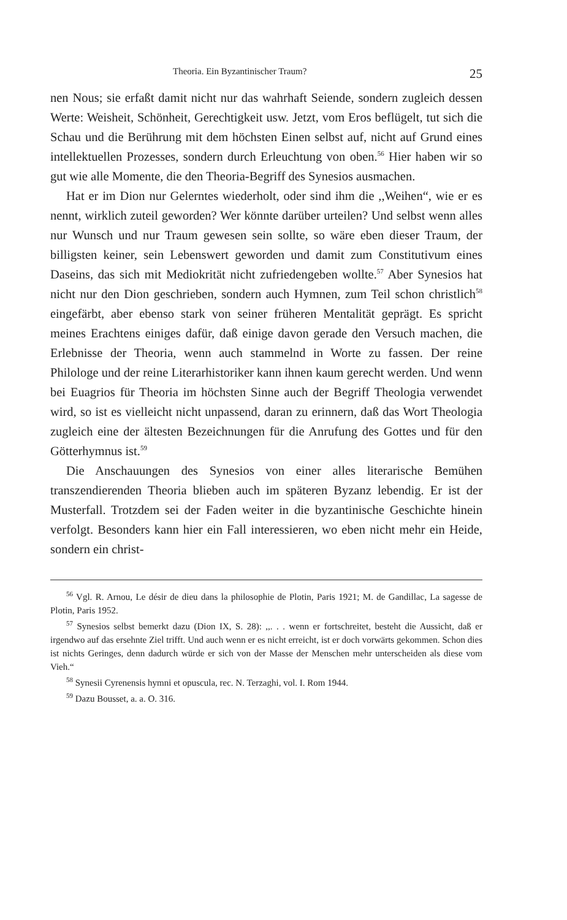Theoria. Ein Byzantinischer Traum? 25
nen Nous; sie erfaßt damit nicht nur das wahrhaft Seiende, sondern zugleich dessen Werte: Weisheit, Schönheit, Gerechtigkeit usw. Jetzt, vom Eros beflügelt, tut sich die Schau und die Berührung mit dem höchsten Einen selbst auf, nicht auf Grund eines intellektuellen Prozesses, sondern durch Erleuchtung von oben.<sup>56</sup> Hier haben wir so gut wie alle Momente, die den Theoria-Begriff des Synesios ausmachen.
Hat er im Dion nur Gelerntes wiederholt, oder sind ihm die ,,Weihen“, wie er es nennt, wirklich zuteil geworden? Wer könnte darüber urteilen? Und selbst wenn alles nur Wunsch und nur Traum gewesen sein sollte, so wäre eben dieser Traum, der billigsten keiner, sein Lebenswert geworden und damit zum Constitutivum eines Daseins, das sich mit Mediokrität nicht zufriedengeben wollte.<sup>57</sup> Aber Synesios hat nicht nur den Dion geschrieben, sondern auch Hymnen, zum Teil schon christlich<sup>58</sup> eingefärbt, aber ebenso stark von seiner früheren Mentalität geprägt. Es spricht meines Erachtens einiges dafür, daß einige davon gerade den Versuch machen, die Erlebnisse der Theoria, wenn auch stammelnd in Worte zu fassen. Der reine Philologe und der reine Literarhistoriker kann ihnen kaum gerecht werden. Und wenn bei Euagrios für Theoria im höchsten Sinne auch der Begriff Theologia verwendet wird, so ist es vielleicht nicht unpassend, daran zu erinnern, daß das Wort Theologia zugleich eine der ältesten Bezeichnungen für die Anrufung des Gottes und für den Götterhymnus ist.<sup>59</sup>
Die Anschauungen des Synesios von einer alles literarische Bemühen transzendierenden Theoria blieben auch im späteren Byzanz lebendig. Er ist der Musterfall. Trotzdem sei der Faden weiter in die byzantinische Geschichte hinein verfolgt. Besonders kann hier ein Fall interessieren, wo eben nicht mehr ein Heide, sondern ein christ-
<sup>56</sup> Vgl. R. Arnou, Le désir de dieu dans la philosophie de Plotin, Paris 1921; M. de Gandillac, La sagesse de Plotin, Paris 1952.
<sup>57</sup> Synesios selbst bemerkt dazu (Dion IX, S. 28): ,,. . . wenn er fortschreitet, besteht die Aussicht, daß er irgendwo auf das ersehnte Ziel trifft. Und auch wenn er es nicht erreicht, ist er doch vorwärts gekommen. Schon dies ist nichts Geringes, denn dadurch würde er sich von der Masse der Menschen mehr unterscheiden als diese vom Vieh.“
<sup>58</sup> Synesii Cyrenensis hymni et opuscula, rec. N. Terzaghi, vol. I. Rom 1944.
<sup>59</sup> Dazu Bousset, a. a. O. 316.